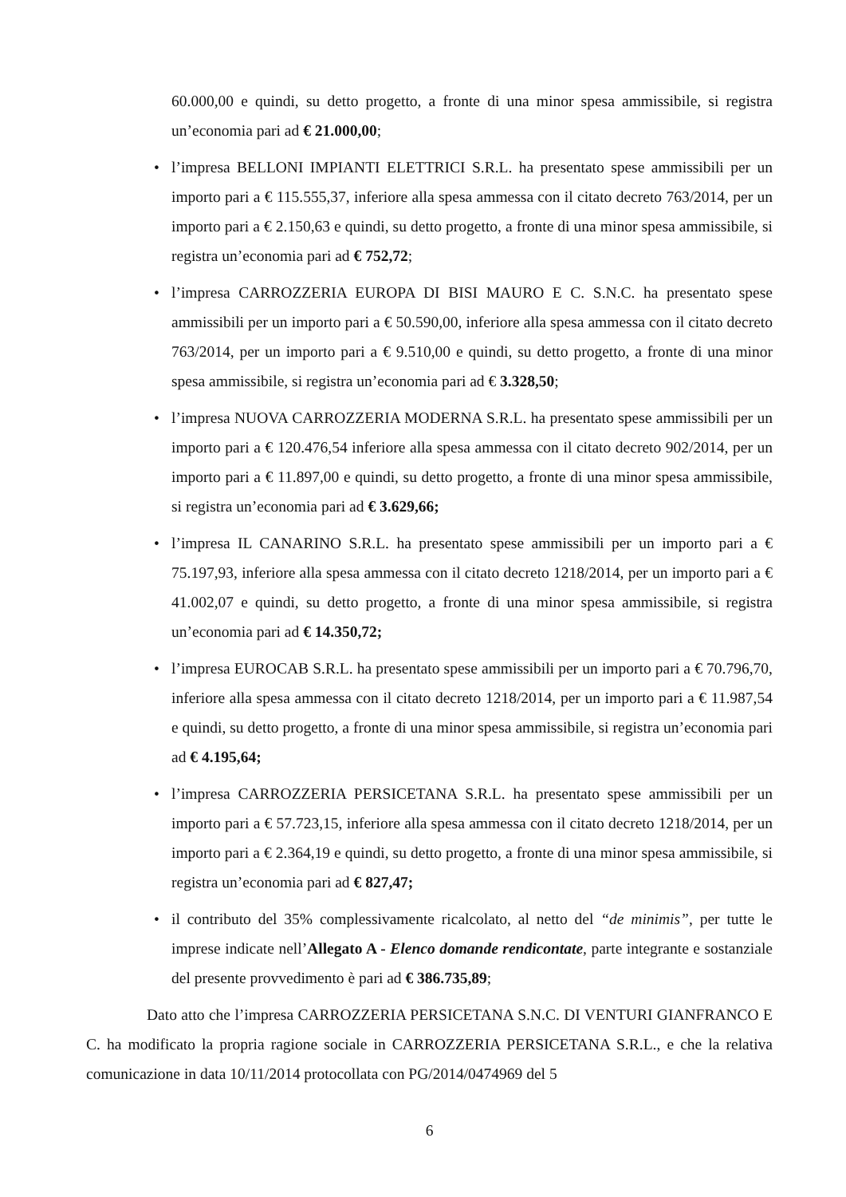60.000,00 e quindi, su detto progetto, a fronte di una minor spesa ammissibile, si registra un’economia pari ad € 21.000,00;
• l’impresa BELLONI IMPIANTI ELETTRICI S.R.L. ha presentato spese ammissibili per un importo pari a € 115.555,37, inferiore alla spesa ammessa con il citato decreto 763/2014, per un importo pari a € 2.150,63 e quindi, su detto progetto, a fronte di una minor spesa ammissibile, si registra un’economia pari ad € 752,72;
• l’impresa CARROZZERIA EUROPA DI BISI MAURO E C. S.N.C. ha presentato spese ammissibili per un importo pari a € 50.590,00, inferiore alla spesa ammessa con il citato decreto 763/2014, per un importo pari a € 9.510,00 e quindi, su detto progetto, a fronte di una minor spesa ammissibile, si registra un’economia pari ad € 3.328,50;
• l’impresa NUOVA CARROZZERIA MODERNA S.R.L. ha presentato spese ammissibili per un importo pari a € 120.476,54 inferiore alla spesa ammessa con il citato decreto 902/2014, per un importo pari a € 11.897,00 e quindi, su detto progetto, a fronte di una minor spesa ammissibile, si registra un’economia pari ad € 3.629,66;
• l’impresa IL CANARINO S.R.L. ha presentato spese ammissibili per un importo pari a € 75.197,93, inferiore alla spesa ammessa con il citato decreto 1218/2014, per un importo pari a € 41.002,07 e quindi, su detto progetto, a fronte di una minor spesa ammissibile, si registra un’economia pari ad € 14.350,72;
• l’impresa EUROCAB S.R.L. ha presentato spese ammissibili per un importo pari a € 70.796,70, inferiore alla spesa ammessa con il citato decreto 1218/2014, per un importo pari a € 11.987,54 e quindi, su detto progetto, a fronte di una minor spesa ammissibile, si registra un’economia pari ad € 4.195,64;
• l’impresa CARROZZERIA PERSICETANA S.R.L. ha presentato spese ammissibili per un importo pari a € 57.723,15, inferiore alla spesa ammessa con il citato decreto 1218/2014, per un importo pari a € 2.364,19 e quindi, su detto progetto, a fronte di una minor spesa ammissibile, si registra un’economia pari ad € 827,47;
• il contributo del 35% complessivamente ricalcolato, al netto del “de minimis”, per tutte le imprese indicate nell’Allegato A - Elenco domande rendicontate, parte integrante e sostanziale del presente provvedimento è pari ad € 386.735,89;
Dato atto che l’impresa CARROZZERIA PERSICETANA S.N.C. DI VENTURI GIANFRANCO E C. ha modificato la propria ragione sociale in CARROZZERIA PERSICETANA S.R.L., e che la relativa comunicazione in data 10/11/2014 protocollata con PG/2014/0474969 del 5
6